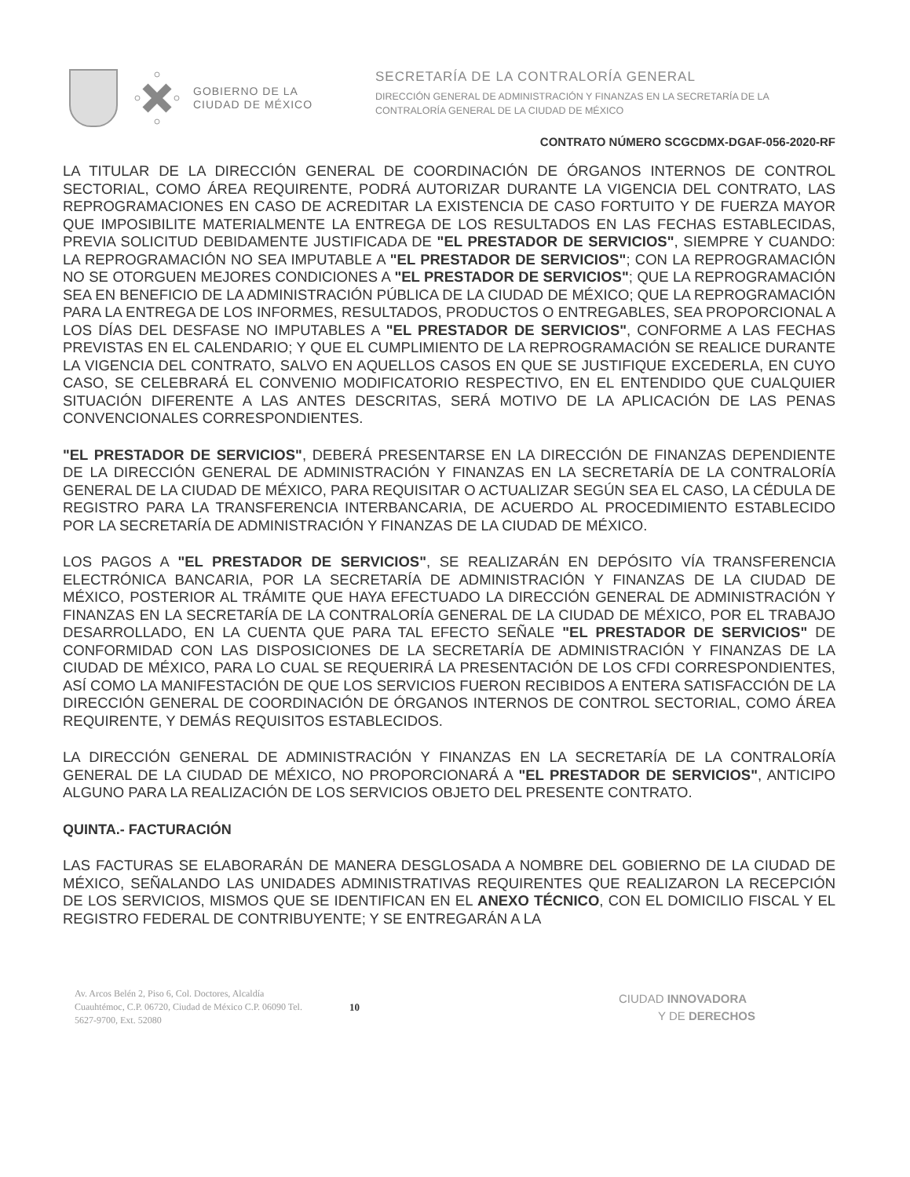GOBIERNO DE LA
CIUDAD DE MÉXICO
SECRETARÍA DE LA CONTRALORÍA GENERAL
DIRECCIÓN GENERAL DE ADMINISTRACIÓN Y FINANZAS EN LA SECRETARÍA DE LA
CONTRALORÍA GENERAL DE LA CIUDAD DE MÉXICO
CONTRATO NÚMERO SCGCDMX-DGAF-056-2020-RF
LA TITULAR DE LA DIRECCIÓN GENERAL DE COORDINACIÓN DE ÓRGANOS INTERNOS DE CONTROL SECTORIAL, COMO ÁREA REQUIRENTE, PODRÁ AUTORIZAR DURANTE LA VIGENCIA DEL CONTRATO, LAS REPROGRAMACIONES EN CASO DE ACREDITAR LA EXISTENCIA DE CASO FORTUITO Y DE FUERZA MAYOR QUE IMPOSIBILITE MATERIALMENTE LA ENTREGA DE LOS RESULTADOS EN LAS FECHAS ESTABLECIDAS, PREVIA SOLICITUD DEBIDAMENTE JUSTIFICADA DE "EL PRESTADOR DE SERVICIOS", SIEMPRE Y CUANDO: LA REPROGRAMACIÓN NO SEA IMPUTABLE A "EL PRESTADOR DE SERVICIOS"; CON LA REPROGRAMACIÓN NO SE OTORGUEN MEJORES CONDICIONES A "EL PRESTADOR DE SERVICIOS"; QUE LA REPROGRAMACIÓN SEA EN BENEFICIO DE LA ADMINISTRACIÓN PÚBLICA DE LA CIUDAD DE MÉXICO; QUE LA REPROGRAMACIÓN PARA LA ENTREGA DE LOS INFORMES, RESULTADOS, PRODUCTOS O ENTREGABLES, SEA PROPORCIONAL A LOS DÍAS DEL DESFASE NO IMPUTABLES A "EL PRESTADOR DE SERVICIOS", CONFORME A LAS FECHAS PREVISTAS EN EL CALENDARIO; Y QUE EL CUMPLIMIENTO DE LA REPROGRAMACIÓN SE REALICE DURANTE LA VIGENCIA DEL CONTRATO, SALVO EN AQUELLOS CASOS EN QUE SE JUSTIFIQUE EXCEDERLA, EN CUYO CASO, SE CELEBRARÁ EL CONVENIO MODIFICATORIO RESPECTIVO, EN EL ENTENDIDO QUE CUALQUIER SITUACIÓN DIFERENTE A LAS ANTES DESCRITAS, SERÁ MOTIVO DE LA APLICACIÓN DE LAS PENAS CONVENCIONALES CORRESPONDIENTES.
"EL PRESTADOR DE SERVICIOS", DEBERÁ PRESENTARSE EN LA DIRECCIÓN DE FINANZAS DEPENDIENTE DE LA DIRECCIÓN GENERAL DE ADMINISTRACIÓN Y FINANZAS EN LA SECRETARÍA DE LA CONTRALORÍA GENERAL DE LA CIUDAD DE MÉXICO, PARA REQUISITAR O ACTUALIZAR SEGÚN SEA EL CASO, LA CÉDULA DE REGISTRO PARA LA TRANSFERENCIA INTERBANCARIA, DE ACUERDO AL PROCEDIMIENTO ESTABLECIDO POR LA SECRETARÍA DE ADMINISTRACIÓN Y FINANZAS DE LA CIUDAD DE MÉXICO.
LOS PAGOS A "EL PRESTADOR DE SERVICIOS", SE REALIZARÁN EN DEPÓSITO VÍA TRANSFERENCIA ELECTRÓNICA BANCARIA, POR LA SECRETARÍA DE ADMINISTRACIÓN Y FINANZAS DE LA CIUDAD DE MÉXICO, POSTERIOR AL TRÁMITE QUE HAYA EFECTUADO LA DIRECCIÓN GENERAL DE ADMINISTRACIÓN Y FINANZAS EN LA SECRETARÍA DE LA CONTRALORÍA GENERAL DE LA CIUDAD DE MÉXICO, POR EL TRABAJO DESARROLLADO, EN LA CUENTA QUE PARA TAL EFECTO SEÑALE "EL PRESTADOR DE SERVICIOS" DE CONFORMIDAD CON LAS DISPOSICIONES DE LA SECRETARÍA DE ADMINISTRACIÓN Y FINANZAS DE LA CIUDAD DE MÉXICO, PARA LO CUAL SE REQUERIRÁ LA PRESENTACIÓN DE LOS CFDI CORRESPONDIENTES, ASÍ COMO LA MANIFESTACIÓN DE QUE LOS SERVICIOS FUERON RECIBIDOS A ENTERA SATISFACCIÓN DE LA DIRECCIÓN GENERAL DE COORDINACIÓN DE ÓRGANOS INTERNOS DE CONTROL SECTORIAL, COMO ÁREA REQUIRENTE, Y DEMÁS REQUISITOS ESTABLECIDOS.
LA DIRECCIÓN GENERAL DE ADMINISTRACIÓN Y FINANZAS EN LA SECRETARÍA DE LA CONTRALORÍA GENERAL DE LA CIUDAD DE MÉXICO, NO PROPORCIONARÁ A "EL PRESTADOR DE SERVICIOS", ANTICIPO ALGUNO PARA LA REALIZACIÓN DE LOS SERVICIOS OBJETO DEL PRESENTE CONTRATO.
QUINTA.- FACTURACIÓN
LAS FACTURAS SE ELABORARÁN DE MANERA DESGLOSADA A NOMBRE DEL GOBIERNO DE LA CIUDAD DE MÉXICO, SEÑALANDO LAS UNIDADES ADMINISTRATIVAS REQUIRENTES QUE REALIZARON LA RECEPCIÓN DE LOS SERVICIOS, MISMOS QUE SE IDENTIFICAN EN EL ANEXO TÉCNICO, CON EL DOMICILIO FISCAL Y EL REGISTRO FEDERAL DE CONTRIBUYENTE; Y SE ENTREGARÁN A LA
Av. Arcos Belén 2, Piso 6, Col. Doctores, Alcaldía Cuauhtémoc, C.P. 06720, Ciudad de México C.P. 06090 Tel. 5627-9700, Ext. 52080
10
CIUDAD INNOVADORA
Y DE DERECHOS